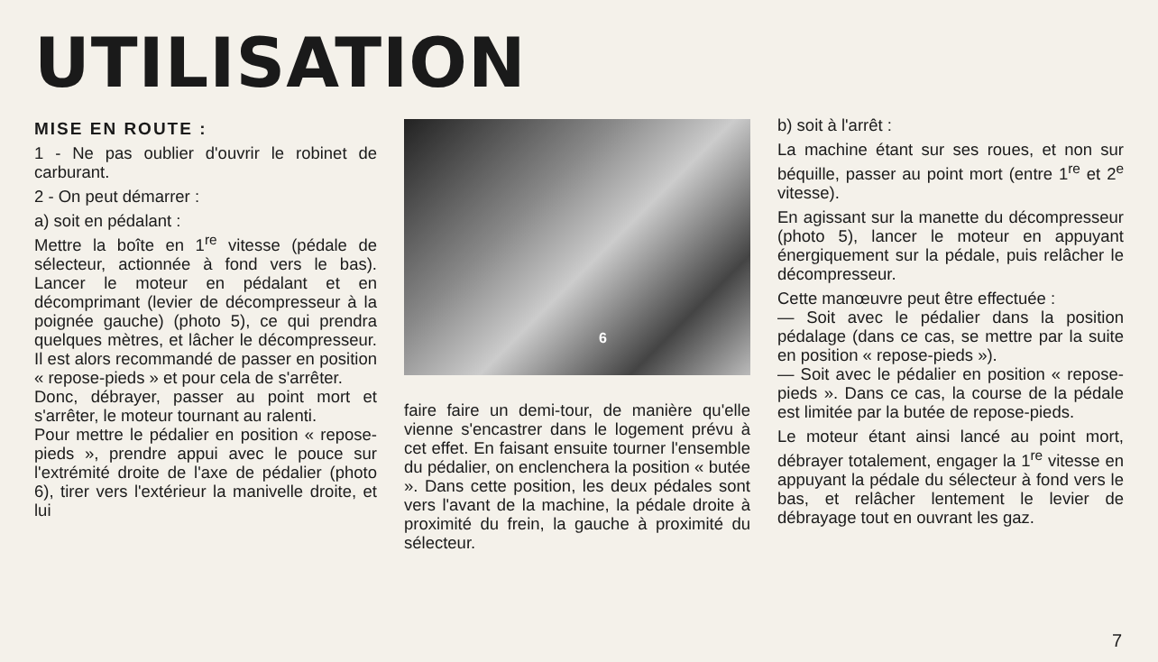UTILISATION
MISE EN ROUTE :
1 - Ne pas oublier d'ouvrir le robinet de carburant.
2 - On peut démarrer :
a) soit en pédalant :
Mettre la boîte en 1<sup>re</sup> vitesse (pédale de sélecteur, actionnée à fond vers le bas). Lancer le moteur en pédalant et en décomprimant (levier de décompresseur à la poignée gauche) (photo 5), ce qui prendra quelques mètres, et lâcher le décompresseur. Il est alors recommandé de passer en position « repose-pieds » et pour cela de s'arrêter.
Donc, débrayer, passer au point mort et s'arrêter, le moteur tournant au ralenti.
Pour mettre le pédalier en position « repose-pieds », prendre appui avec le pouce sur l'extrémité droite de l'axe de pédalier (photo 6), tirer vers l'extérieur la manivelle droite, et lui
6
faire faire un demi-tour, de manière qu'elle vienne s'encastrer dans le logement prévu à cet effet. En faisant ensuite tourner l'ensemble du pédalier, on enclenchera la position « butée ». Dans cette position, les deux pédales sont vers l'avant de la machine, la pédale droite à proximité du frein, la gauche à proximité du sélecteur.
b) soit à l'arrêt :
La machine étant sur ses roues, et non sur béquille, passer au point mort (entre 1<sup>re</sup> et 2<sup>e</sup> vitesse).
En agissant sur la manette du décompresseur (photo 5), lancer le moteur en appuyant énergiquement sur la pédale, puis relâcher le décompresseur.
Cette manœuvre peut être effectuée :
— Soit avec le pédalier dans la position pédalage (dans ce cas, se mettre par la suite en position « repose-pieds »).
— Soit avec le pédalier en position « repose-pieds ». Dans ce cas, la course de la pédale est limitée par la butée de repose-pieds.
Le moteur étant ainsi lancé au point mort, débrayer totalement, engager la 1<sup>re</sup> vitesse en appuyant la pédale du sélecteur à fond vers le bas, et relâcher lentement le levier de débrayage tout en ouvrant les gaz.
7